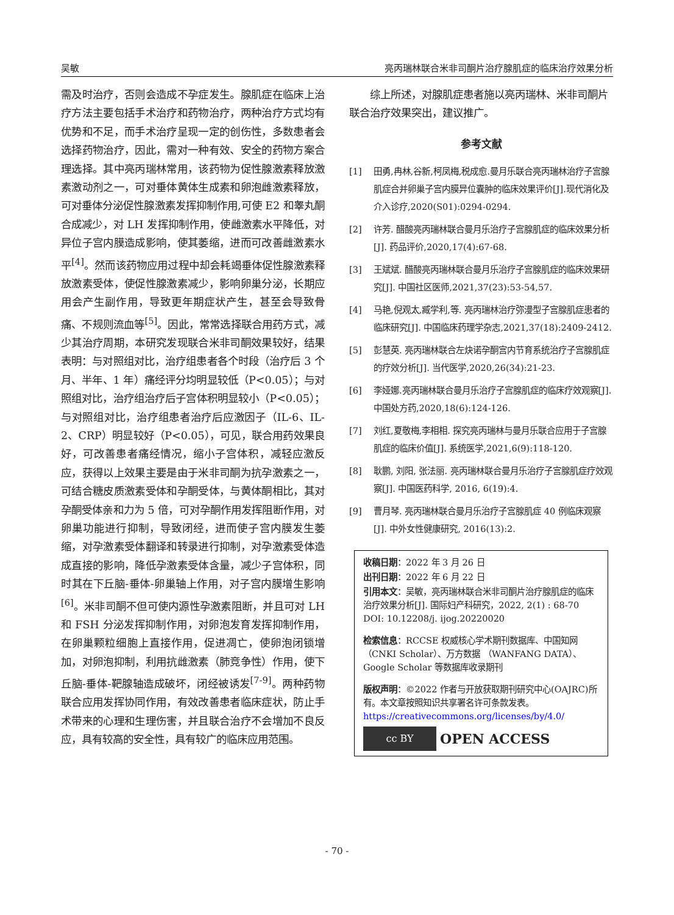吴敏 亮丙瑞林联合米非司酮片治疗腺肌症的临床治疗效果分析
需及时治疗，否则会造成不孕症发生。腺肌症在临床上治疗方法主要包括手术治疗和药物治疗，两种治疗方式均有优势和不足，而手术治疗呈现一定的创伤性，多数患者会选择药物治疗，因此，需对一种有效、安全的药物方案合理选择。其中亮丙瑞林常用，该药物为促性腺激素释放激素激动剂之一，可对垂体黄体生成素和卵泡雌激素释放，可对垂体分泌促性腺激素发挥抑制作用,可使 E2 和睾丸酮合成减少，对 LH 发挥抑制作用，使雌激素水平降低，对异位子宫内膜造成影响，使其萎缩，进而可改善雌激素水平<sup>[4]</sup>。然而该药物应用过程中却会耗竭垂体促性腺激素释放激素受体，使促性腺激素减少，影响卵巢分泌，长期应用会产生副作用，导致更年期症状产生，甚至会导致骨痛、不规则流血等<sup>[5]</sup>。因此，常常选择联合用药方式，减少其治疗周期，本研究发现联合米非司酮效果较好，结果表明：与对照组对比，治疗组患者各个时段（治疗后 3 个月、半年、1 年）痛经评分均明显较低（P<0.05）；与对照组对比，治疗组治疗后子宫体积明显较小（P<0.05）；与对照组对比，治疗组患者治疗后应激因子（IL-6、IL-2、CRP）明显较好（P<0.05），可见，联合用药效果良好，可改善患者痛经情况，缩小子宫体积，减轻应激反应，获得以上效果主要是由于米非司酮为抗孕激素之一，可结合糖皮质激素受体和孕酮受体，与黄体酮相比，其对孕酮受体亲和力为 5 倍，可对孕酮作用发挥阻断作用，对卵巢功能进行抑制，导致闭经，进而使子宫内膜发生萎缩，对孕激素受体翻译和转录进行抑制，对孕激素受体造成直接的影响，降低孕激素受体含量，减少子宫体积，同时其在下丘脑-垂体-卵巢轴上作用，对子宫内膜增生影响<sup>[6]</sup>。米非司酮不但可使内源性孕激素阻断，并且可对 LH 和 FSH 分泌发挥抑制作用，对卵泡发育发挥抑制作用，在卵巢颗粒细胞上直接作用，促进凋亡，使卵泡闭锁增加，对卵泡抑制，利用抗雌激素（肺竞争性）作用，使下丘脑-垂体-靶腺轴造成破坏，闭经被诱发<sup>[7-9]</sup>。两种药物联合应用发挥协同作用，有效改善患者临床症状，防止手术带来的心理和生理伤害，并且联合治疗不会增加不良反应，具有较高的安全性，具有较广的临床应用范围。
　　综上所述，对腺肌症患者施以亮丙瑞林、米非司酮片联合治疗效果突出，建议推广。
参考文献
[1] 田勇,冉林,谷新,柯凤梅,税成愈.曼月乐联合亮丙瑞林治疗子宫腺肌症合并卵巢子宫内膜异位囊肿的临床效果评价[J].现代消化及介入诊疗,2020(S01):0294-0294.
[2] 许芳. 醋酸亮丙瑞林联合曼月乐治疗子宫腺肌症的临床效果分析[J]. 药品评价,2020,17(4):67-68.
[3] 王斌斌. 醋酸亮丙瑞林联合曼月乐治疗子宫腺肌症的临床效果研究[J]. 中国社区医师,2021,37(23):53-54,57.
[4] 马艳,倪观太,臧学利,等. 亮丙瑞林治疗弥漫型子宫腺肌症患者的临床研究[J]. 中国临床药理学杂志,2021,37(18):2409-2412.
[5] 彭慧英. 亮丙瑞林联合左炔诺孕酮宫内节育系统治疗子宫腺肌症的疗效分析[J]. 当代医学,2020,26(34):21-23.
[6] 李娅娜.亮丙瑞林联合曼月乐治疗子宫腺肌症的临床疗效观察[J].中国处方药,2020,18(6):124-126.
[7] 刘红,夏敬梅,李相相. 探究亮丙瑞林与曼月乐联合应用于子宫腺肌症的临床价值[J]. 系统医学,2021,6(9):118-120.
[8] 耿鹏, 刘阳, 张法丽. 亮丙瑞林联合曼月乐治疗子宫腺肌症疗效观察[J]. 中国医药科学, 2016, 6(19):4.
[9] 曹月琴. 亮丙瑞林联合曼月乐治疗子宫腺肌症 40 例临床观察[J]. 中外女性健康研究, 2016(13):2.
收稿日期：2022 年 3 月 26 日
出刊日期：2022 年 6 月 22 日
引用本文：吴敏，亮丙瑞林联合米非司酮片治疗腺肌症的临床治疗效果分析[J]. 国际妇产科研究，2022, 2(1) : 68-70
DOI: 10.12208/j. ijog.20220020
检索信息：RCCSE 权威核心学术期刊数据库、中国知网（CNKI Scholar）、万方数据 （WANFANG DATA）、Google Scholar 等数据库收录期刊
版权声明：©2022 作者与开放获取期刊研究中心(OAJRC)所有。本文章按照知识共享署名许可条款发表。https://creativecommons.org/licenses/by/4.0/
cc BY
OPEN ACCESS
- 70 -